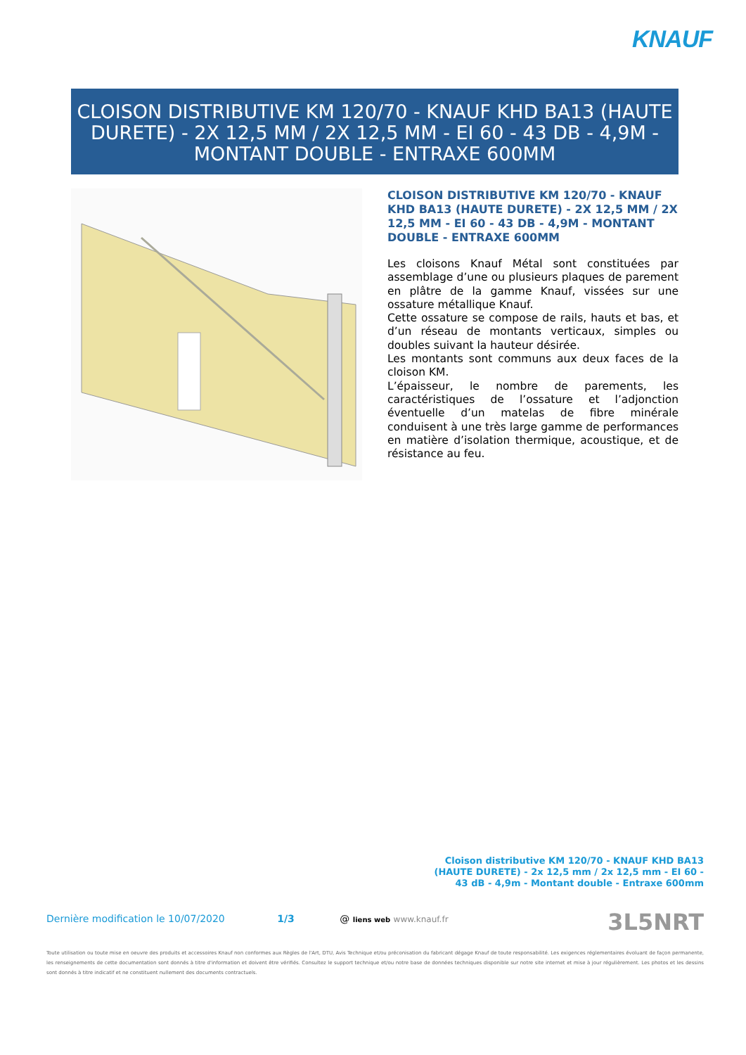KNAUF
CLOISON DISTRIBUTIVE KM 120/70 - KNAUF KHD BA13 (HAUTE DURETE) - 2X 12,5 MM / 2X 12,5 MM - EI 60 - 43 DB - 4,9M - MONTANT DOUBLE - ENTRAXE 600MM
CLOISON DISTRIBUTIVE KM 120/70 - KNAUF KHD BA13 (HAUTE DURETE) - 2X 12,5 MM / 2X 12,5 MM - EI 60 - 43 DB - 4,9M - MONTANT DOUBLE - ENTRAXE 600MM
Les cloisons Knauf Métal sont constituées par assemblage d’une ou plusieurs plaques de parement en plâtre de la gamme Knauf, vissées sur une ossature métallique Knauf.
Cette ossature se compose de rails, hauts et bas, et d’un réseau de montants verticaux, simples ou doubles suivant la hauteur désirée.
Les montants sont communs aux deux faces de la cloison KM.
L’épaisseur, le nombre de parements, les caractéristiques de l’ossature et l’adjonction éventuelle d’un matelas de fibre minérale conduisent à une très large gamme de performances en matière d’isolation thermique, acoustique, et de résistance au feu.
Cloison distributive KM 120/70 - KNAUF KHD BA13 (HAUTE DURETE) - 2x 12,5 mm / 2x 12,5 mm - EI 60 - 43 dB - 4,9m - Montant double - Entraxe 600mm
Dernière modification le 10/07/2020 1/3 @ liens web www.knauf.fr 3L5NRT
Toute utilisation ou toute mise en oeuvre des produits et accessoires Knauf non conformes aux Règles de l'Art, DTU, Avis Technique et/ou préconisation du fabricant dégage Knauf de toute responsabilité. Les exigences réglementaires évoluant de façon permanente, les renseignements de cette documentation sont donnés à titre d'information et doivent être vérifiés. Consultez le support technique et/ou notre base de données techniques disponible sur notre site internet et mise à jour régulièrement. Les photos et les dessins sont donnés à titre indicatif et ne constituent nullement des documents contractuels.